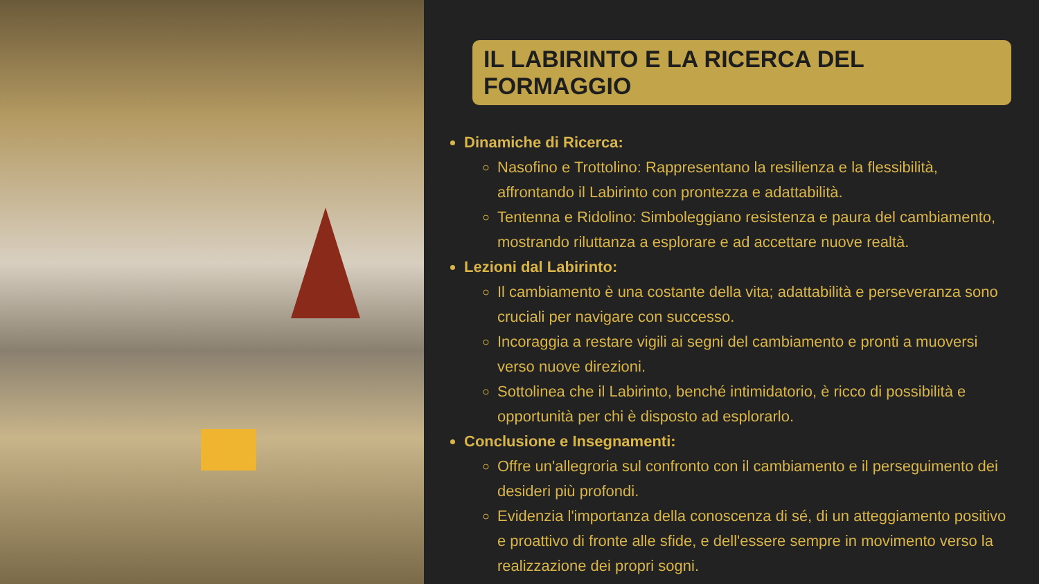IL LABIRINTO E LA RICERCA DEL FORMAGGIO
Dinamiche di Ricerca:
Nasofino e Trottolino: Rappresentano la resilienza e la flessibilità, affrontando il Labirinto con prontezza e adattabilità.
Tentenna e Ridolino: Simboleggiano resistenza e paura del cambiamento, mostrando riluttanza a esplorare e ad accettare nuove realtà.
Lezioni dal Labirinto:
Il cambiamento è una costante della vita; adattabilità e perseveranza sono cruciali per navigare con successo.
Incoraggia a restare vigili ai segni del cambiamento e pronti a muoversi verso nuove direzioni.
Sottolinea che il Labirinto, benché intimidatorio, è ricco di possibilità e opportunità per chi è disposto ad esplorarlo.
Conclusione e Insegnamenti:
Offre un'allegroria sul confronto con il cambiamento e il perseguimento dei desideri più profondi.
Evidenzia l'importanza della conoscenza di sé, di un atteggiamento positivo e proattivo di fronte alle sfide, e dell'essere sempre in movimento verso la realizzazione dei propri sogni.